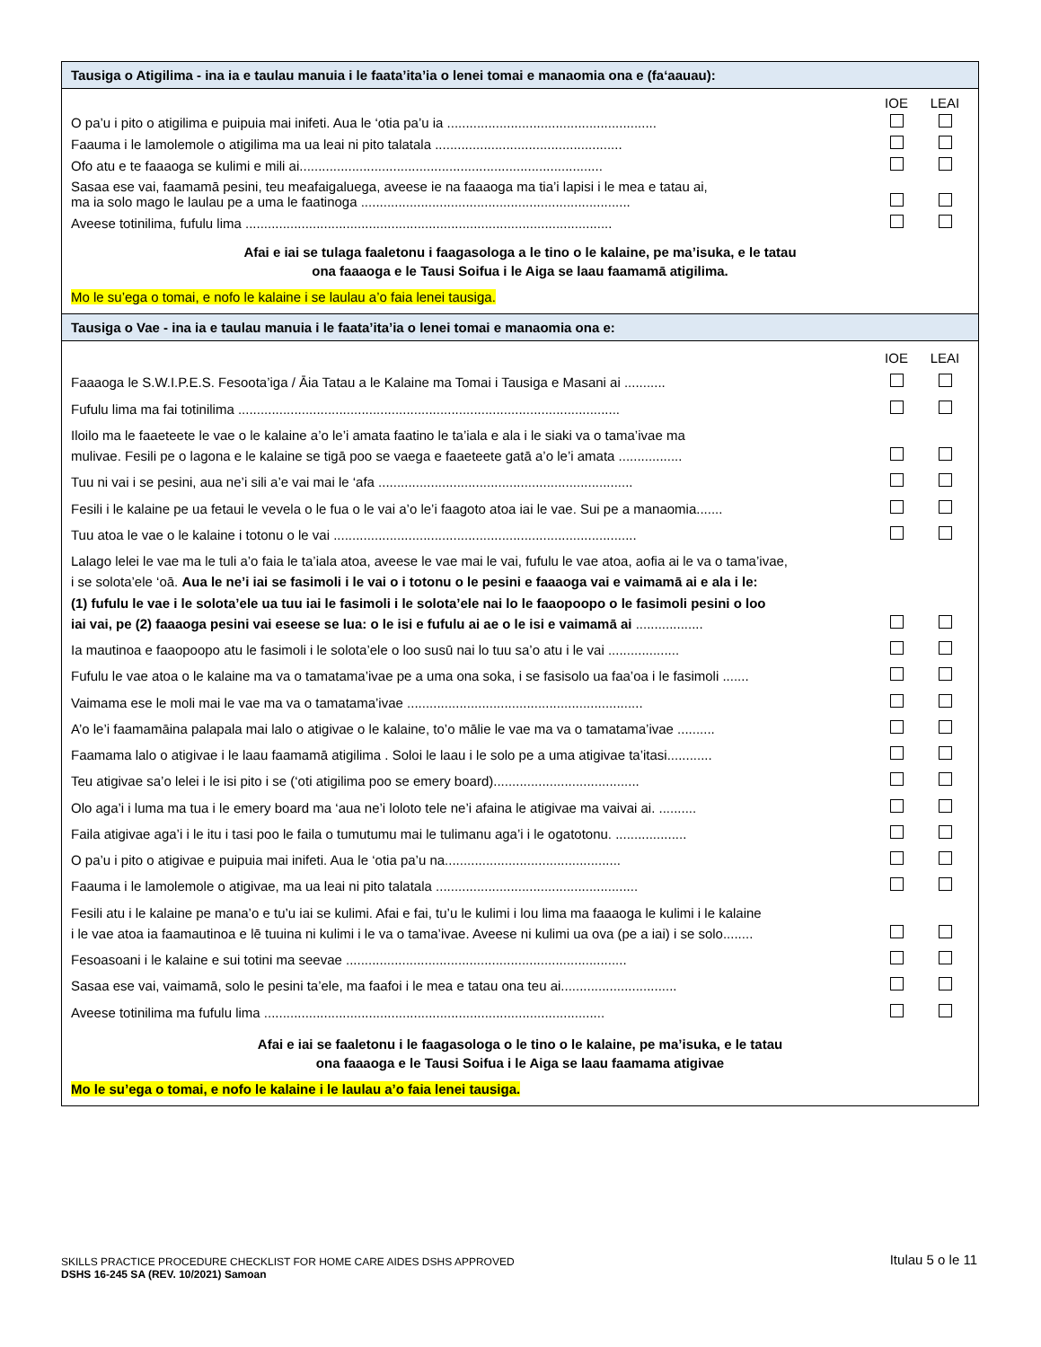Tausiga o Atigilima - ina ia e taulau manuia i le faata’ita’ia o lenei tomai e manaomia ona e (fa‘aauau):
| | IOE | LEAI |
| O pa’u i pito o atigilima e puipuia mai inifeti. Aua le ‘otia pa’u ia ........................................................ | | |
| Faauma i le lamolemole o atigilima ma ua leai ni pito talatala .................................................. | | |
| Ofo atu e te faaaoga se kulimi e mili ai................................................................................. | | |
| Sasaa ese vai, faamamā pesini, teu meafaigaluega, aveese ie na faaaoga ma tia’i lapisi i le mea e tatau ai, ma ia solo mago le laulau pe a uma le faatinoga ........................................................................ | | |
| Aveese totinilima, fufulu lima .................................................................................................. | | |
Afai e iai se tulaga faaletonu i faagasologa a le tino o le kalaine, pe ma’isuka, e le tatau
ona faaaoga e le Tausi Soifua i le Aiga se laau faamamā atigilima.
Mo le su’ega o tomai, e nofo le kalaine i se laulau a’o faia lenei tausiga.
Tausiga o Vae - ina ia e taulau manuia i le faata’ita’ia o lenei tomai e manaomia ona e:
| | IOE | LEAI |
| Faaaoga le S.W.I.P.E.S. Fesoota’iga / Āia Tatau a le Kalaine ma Tomai i Tausiga e Masani ai ........... | | |
| Fufulu lima ma fai totinilima ...................................................................................................... | | |
| Iloilo ma le faaeteete le vae o le kalaine a’o le’i amata faatino le ta’iala e ala i le siaki va o tama’ivae ma mulivae. Fesili pe o lagona e le kalaine se tigā poo se vaega e faaeteete gatā a’o le’i amata ................. | | |
| Tuu ni vai i se pesini, aua ne’i sili a’e vai mai le ‘afa .................................................................... | | |
| Fesili i le kalaine pe ua fetaui le vevela o le fua o le vai a’o le’i faagoto atoa iai le vae. Sui pe a manaomia....... | | |
| Tuu atoa le vae o le kalaine i totonu o le vai ................................................................................. | | |
| Lalago lelei le vae ma le tuli a’o faia le ta’iala atoa, aveese le vae mai le vai, fufulu le vae atoa, aofia ai le va o tama’ivae, i se solota’ele ‘oā. Aua le ne’i iai se fasimoli i le vai o i totonu o le pesini e faaaoga vai e vaimamā ai e ala i le: (1) fufulu le vae i le solota’ele ua tuu iai le fasimoli i le solota’ele nai lo le faaopoopo o le fasimoli pesini o loo iai vai, pe (2) faaaoga pesini vai eseese se lua: o le isi e fufulu ai ae o le isi e vaimamā ai .................. | | |
| Ia mautinoa e faaopoopo atu le fasimoli i le solota’ele o loo susū nai lo tuu sa’o atu i le vai ................... | | |
| Fufulu le vae atoa o le kalaine ma va o tamatama’ivae pe a uma ona soka, i se fasisolo ua faa’oa i le fasimoli ....... | | |
| Vaimama ese le moli mai le vae ma va o tamatama’ivae ............................................................... | | |
| A’o le’i faamamāina palapala mai lalo o atigivae o le kalaine, to’o mālie le vae ma va o tamatama’ivae .......... | | |
| Faamama lalo o atigivae i le laau faamamā atigilima . Soloi le laau i le solo pe a uma atigivae ta’itasi............ | | |
| Teu atigivae sa’o lelei i le isi pito i se (‘oti atigilima poo se emery board)....................................... | | |
| Olo aga’i i luma ma tua i le emery board ma ‘aua ne’i loloto tele ne’i afaina le atigivae ma vaivai ai. .......... | | |
| Faila atigivae aga’i i le itu i tasi poo le faila o tumutumu mai le tulimanu aga’i i le ogatotonu. ................... | | |
| O pa’u i pito o atigivae e puipuia mai inifeti. Aua le ‘otia pa’u na............................................... | | |
| Faauma i le lamolemole o atigivae, ma ua leai ni pito talatala ...................................................... | | |
| Fesili atu i le kalaine pe mana’o e tu’u iai se kulimi. Afai e fai, tu’u le kulimi i lou lima ma faaaoga le kulimi i le kalaine i le vae atoa ia faamautinoa e lē tuuina ni kulimi i le va o tama’ivae. Aveese ni kulimi ua ova (pe a iai) i se solo........ | | |
| Fesoasoani i le kalaine e sui totini ma seevae ........................................................................... | | |
| Sasaa ese vai, vaimamā, solo le pesini ta’ele, ma faafoi i le mea e tatau ona teu ai............................... | | |
| Aveese totinilima ma fufulu lima ........................................................................................... | | |
Afai e iai se faaletonu i le faagasologa o le tino o le kalaine, pe ma’isuka, e le tatau
ona faaaoga e le Tausi Soifua i le Aiga se laau faamama atigivae
Mo le su’ega o tomai, e nofo le kalaine i le laulau a’o faia lenei tausiga.
SKILLS PRACTICE PROCEDURE CHECKLIST FOR HOME CARE AIDES DSHS APPROVED Itulau 5 o le 11
DSHS 16-245 SA (REV. 10/2021) Samoan